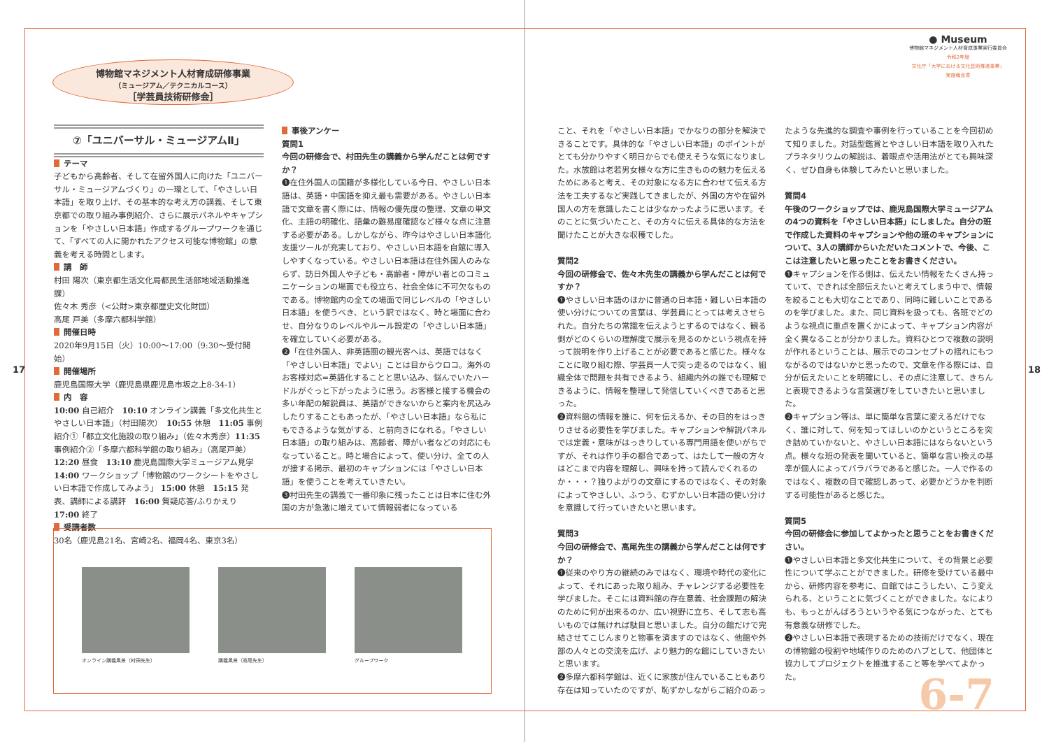博物館マネジメント人材育成研修事業
（ミュージアム／テクニカルコース）
［学芸員技術研修会］
⑦「ユニバーサル・ミュージアムⅡ」
テーマ
子どもから高齢者、そして在留外国人に向けた「ユニバーサル・ミュージアムづくり」の一環として、「やさしい日本語」を取り上げ、その基本的な考え方の講義、そして東京都での取り組み事例紹介、さらに展示パネルやキャプションを「やさしい日本語」作成するグループワークを通じて、「すべての人に開かれたアクセス可能な博物館」の意義を考える時間とします。
講　師
村田 陽次（東京都生活文化局都民生活部地域活動推進課）
佐々木 秀彦（<公財>東京都歴史文化財団）
高尾 戸美（多摩六都科学館）
開催日時
2020年9月15日（火）10:00～17:00（9:30～受付開始）
開催場所
鹿児島国際大学（鹿児島県鹿児島市坂之上8-34-1）
内　容
10:00 自己紹介　10:10 オンライン講義「多文化共生とやさしい日本語」（村田陽次）　10:55 休憩　11:05 事例紹介①「都立文化施設の取り組み」（佐々木秀彦）11:35 事例紹介②「多摩六都科学館の取り組み」（高尾戸美）12:20 昼食　13:10 鹿児島国際大学ミュージアム見学 14:00 ワークショップ「博物館のワークシートをやさしい日本語で作成してみよう」 15:00 休憩　15:15 発表、講師による講評　16:00 質疑応答/ふりかえり　17:00 終了
受講者数
30名（鹿児島21名、宮崎2名、福岡4名、東京3名）
事後アンケー
質問1
今回の研修会で、村田先生の講義から学んだことは何ですか？
❶在住外国人の国籍が多様化している今日、やさしい日本語は、英語・中国語を抑え最も需要がある。やさしい日本語で文章を書く際には、情報の優先度の整理、文章の単文化、主語の明確化、語彙の難易度確認など様々な点に注意する必要がある。しかしながら、昨今はやさしい日本語化支援ツールが充実しており、やさしい日本語を自館に導入しやすくなっている。やさしい日本語は在住外国人のみならず、訪日外国人や子ども・高齢者・障がい者とのコミュニケーションの場面でも役立ち、社会全体に不可欠なものである。博物館内の全ての場面で同じレベルの「やさしい日本語」を使うべき、という訳ではなく、時と場面に合わせ、自分なりのレベルやルール設定の「やさしい日本語」を確立していく必要がある。
❷「在住外国人、非英語圏の観光客へは、英語ではなく「やさしい日本語」でよい」ことは目からウロコ。海外のお客様対応=英語化することと思い込み、悩んでいたハードルがぐっと下がったように思う。お客様と接する機会の多い年配の解説員は、英語ができないからと案内を尻込みしたりすることもあったが、「やさしい日本語」なら私にもできるような気がする、と前向きになれる。「やさしい日本語」の取り組みは、高齢者、障がい者などの対応にもなっていること。時と場合によって、使い分け、全ての人が接する掲示、最初のキャプションには「やさしい日本語」を使うことを考えていきたい。
❸村田先生の講義で一番印象に残ったことは日本に住む外国の方が急激に増えていて情報弱者になっている
オンライン講義風景（村田先生）
講義風景（高尾先生） グループワーク
17 18
● Museum
博物館マネジメント人材育成事業実行委員会
令和2年度
文化庁「大学における文化芸術推進事業」
実施報告書
こと、それを「やさしい日本語」でかなりの部分を解決できることです。具体的な「やさしい日本語」のポイントがとても分かりやすく明日からでも使えそうな気になりました。水族館は老若男女様々な方に生きものの魅力を伝えるためにあると考え、その対象になる方に合わせて伝える方法を工夫するなど実践してきましたが、外国の方や在留外国人の方を意識したことは少なかったように思います。そのことに気づいたこと、その方々に伝える具体的な方法を聞けたことが大きな収穫でした。
質問2
今回の研修会で、佐々木先生の講義から学んだことは何ですか？
❶やさしい日本語のほかに普通の日本語・難しい日本語の使い分けについての言葉は、学芸員にとっては考えさせられた。自分たちの常識を伝えようとするのではなく、観る側がどのくらいの理解度で展示を見るのかという視点を持って説明を作り上げることが必要であると感じた。様々なことに取り組む際、学芸員一人で突っ走るのではなく、組織全体で問題を共有できるよう、組織内外の誰でも理解できるように、情報を整理して発信していくべきであると思った。
❷資料館の情報を誰に、何を伝えるか、その目的をはっきりさせる必要性を学びました。キャプションや解説パネルでは定義・意味がはっきりしている専門用語を使いがちですが、それは作り手の都合であって、はたして一般の方々はどこまで内容を理解し、興味を持って読んでくれるのか・・・？独りよがりの文章にするのではなく、その対象によってやさしい、ふつう、むずかしい日本語の使い分けを意識して行っていきたいと思います。
質問3
今回の研修会で、高尾先生の講義から学んだことは何ですか？
❶従来のやり方の継続のみではなく、環境や時代の変化によって、それにあった取り組み、チャレンジする必要性を学びました。そこには資料館の存在意義、社会課題の解決のために何が出来るのか、広い視野に立ち、そして志も高いものでは無ければ駄目と思いました。自分の館だけで完結させてこじんまりと物事を済ますのではなく、他館や外部の人々との交流を広げ、より魅力的な館にしていきたいと思います。
❷多摩六都科学館は、近くに家族が住んでいることもあり存在は知っていたのですが、恥ずかしながらご紹介のあっ
たような先進的な調査や事例を行っていることを今回初めて知りました。対話型鑑賞とやさしい日本語を取り入れたプラネタリウムの解説は、着眼点や活用法がとても興味深く、ぜひ自身も体験してみたいと思いました。
質問4
午後のワークショップでは、鹿児島国際大学ミュージアムの4つの資料を「やさしい日本語」にしました。自分の班で作成した資料のキャプションや他の班のキャプションについて、3人の講師からいただいたコメントで、今後、ここは注意したいと思ったことをお書きください。
❶キャプションを作る側は、伝えたい情報をたくさん持っていて、できれば全部伝えたいと考えてしまう中で、情報を絞ることも大切なことであり、同時に難しいことであるのを学びました。また、同じ資料を扱っても、各班でどのような視点に重点を置くかによって、キャプション内容が全く異なることが分かりました。資料ひとつで複数の説明が作れるということは、展示でのコンセプトの揺れにもつながるのではないかと思ったので、文章を作る際には、自分が伝えたいことを明確にし、その点に注意して、きちんと表現できるような言葉選びをしていきたいと思いました。
❷キャプション等は、単に簡単な言葉に変えるだけでなく、誰に対して、何を知ってほしいのかというところを突き詰めていかないと、やさしい日本語にはならないという点。様々な班の発表を聞いていると、簡単な言い換えの基準が個人によってバラバラであると感じた。一人で作るのではなく、複数の目で確認しあって、必要かどうかを判断する可能性があると感じた。
質問5
今回の研修会に参加してよかったと思うことをお書きください。
❶やさしい日本語と多文化共生について、その背景と必要性について学ぶことができました。研修を受けている最中から、研修内容を参考に、自館ではこうしたい、こう変えられる、ということに気づくことができました。なによりも、もっとがんばろうというやる気につながった、とても有意義な研修でした。
❷やさしい日本語で表現するための技術だけでなく、現在の博物館の役割や地域作りのためのハブとして、他団体と協力してプロジェクトを推進すること等を学べてよかった。
6-7